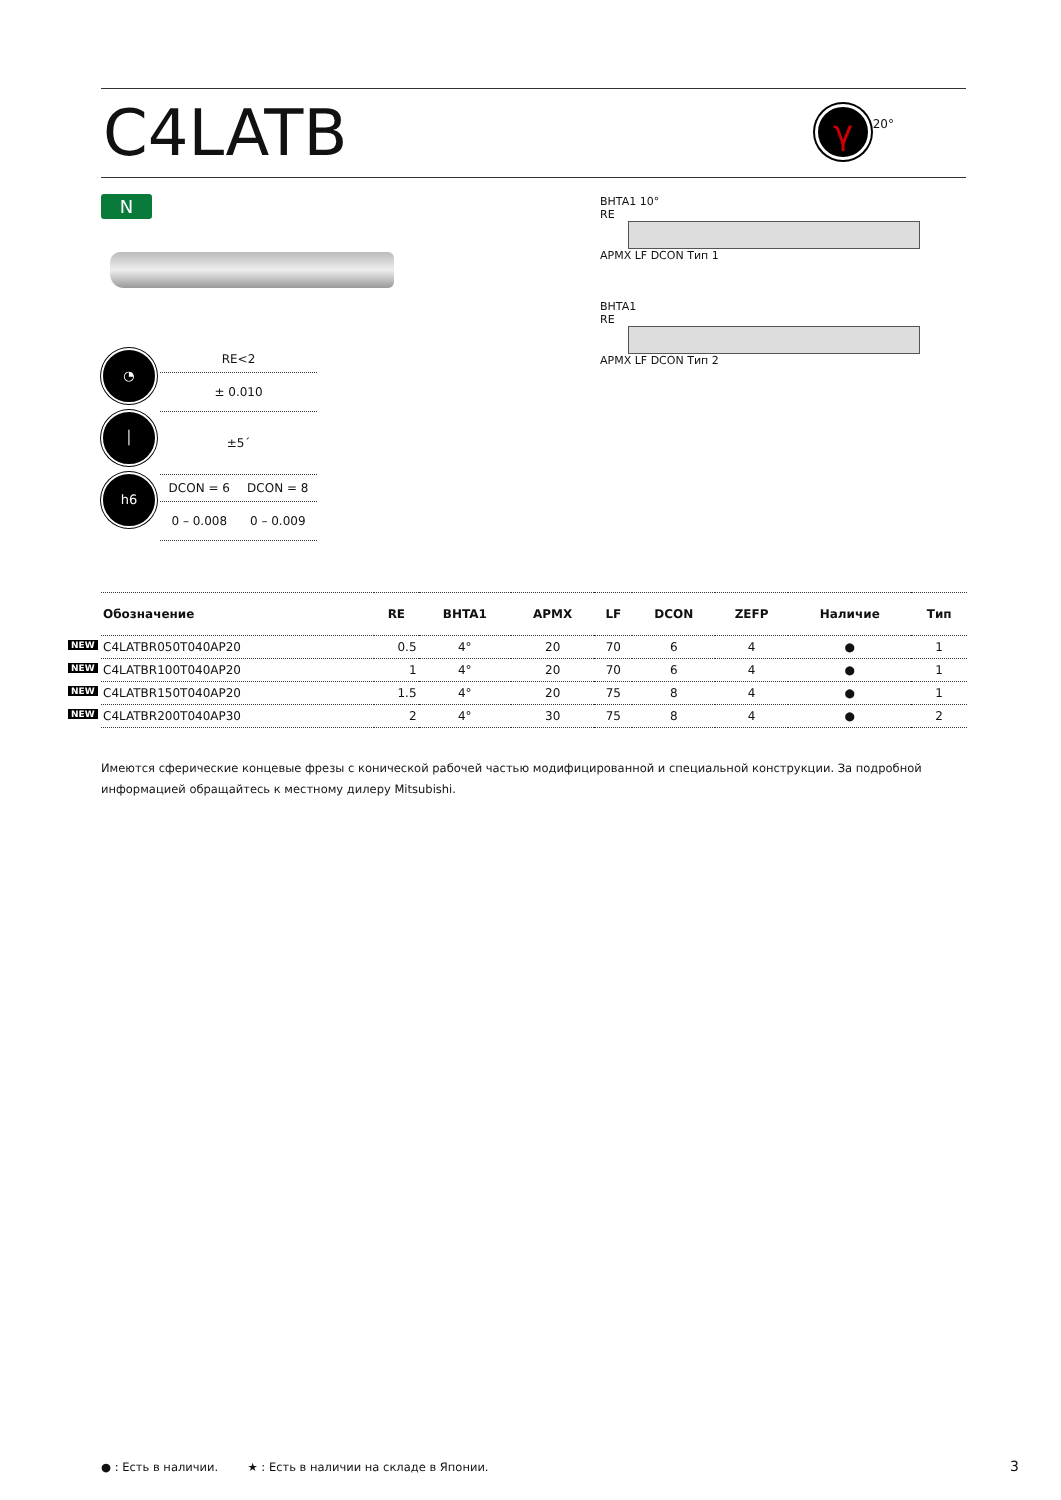C4LATB
γ 20°
N
◔
│
h6
RE<2
± 0.010
±5´
DCON = 6 DCON = 8
0 – 0.008 0 – 0.009
BHTA1 10°
RE
APMX LF DCON Тип 1
BHTA1
RE
APMX LF DCON Тип 2
| Обозначение | RE | BHTA1 | APMX | LF | DCON | ZEFP | Наличие | Тип |
| --- | --- | --- | --- | --- | --- | --- | --- | --- |
| NEW C4LATBR050T040AP20 | 0.5 | 4° | 20 | 70 | 6 | 4 | ● | 1 |
| NEW C4LATBR100T040AP20 | 1 | 4° | 20 | 70 | 6 | 4 | ● | 1 |
| NEW C4LATBR150T040AP20 | 1.5 | 4° | 20 | 75 | 8 | 4 | ● | 1 |
| NEW C4LATBR200T040AP30 | 2 | 4° | 30 | 75 | 8 | 4 | ● | 2 |
Имеются сферические концевые фрезы с конической рабочей частью модифицированной и специальной конструкции. За подробной информацией обращайтесь к местному дилеру Mitsubishi.
● : Есть в наличии. ★ : Есть в наличии на складе в Японии.
3